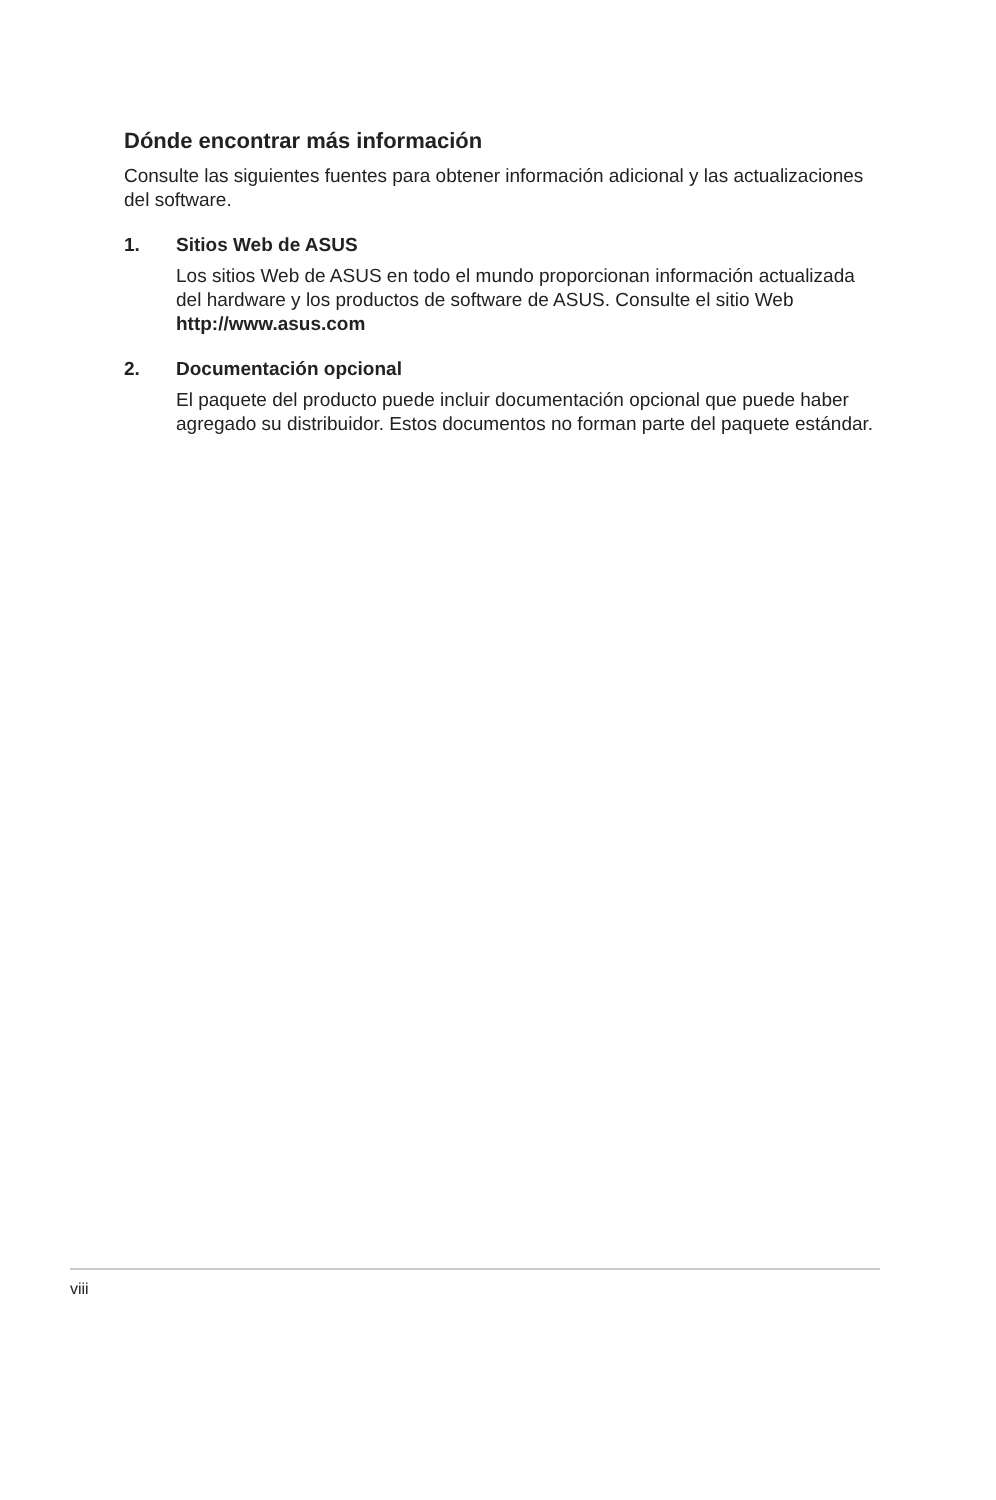Dónde encontrar más información
Consulte las siguientes fuentes para obtener información adicional y las actualizaciones del software.
1. Sitios Web de ASUS
Los sitios Web de ASUS en todo el mundo proporcionan información actualizada del hardware y los productos de software de ASUS. Consulte el sitio Web http://www.asus.com
2. Documentación opcional
El paquete del producto puede incluir documentación opcional que puede haber agregado su distribuidor. Estos documentos no forman parte del paquete estándar.
viii